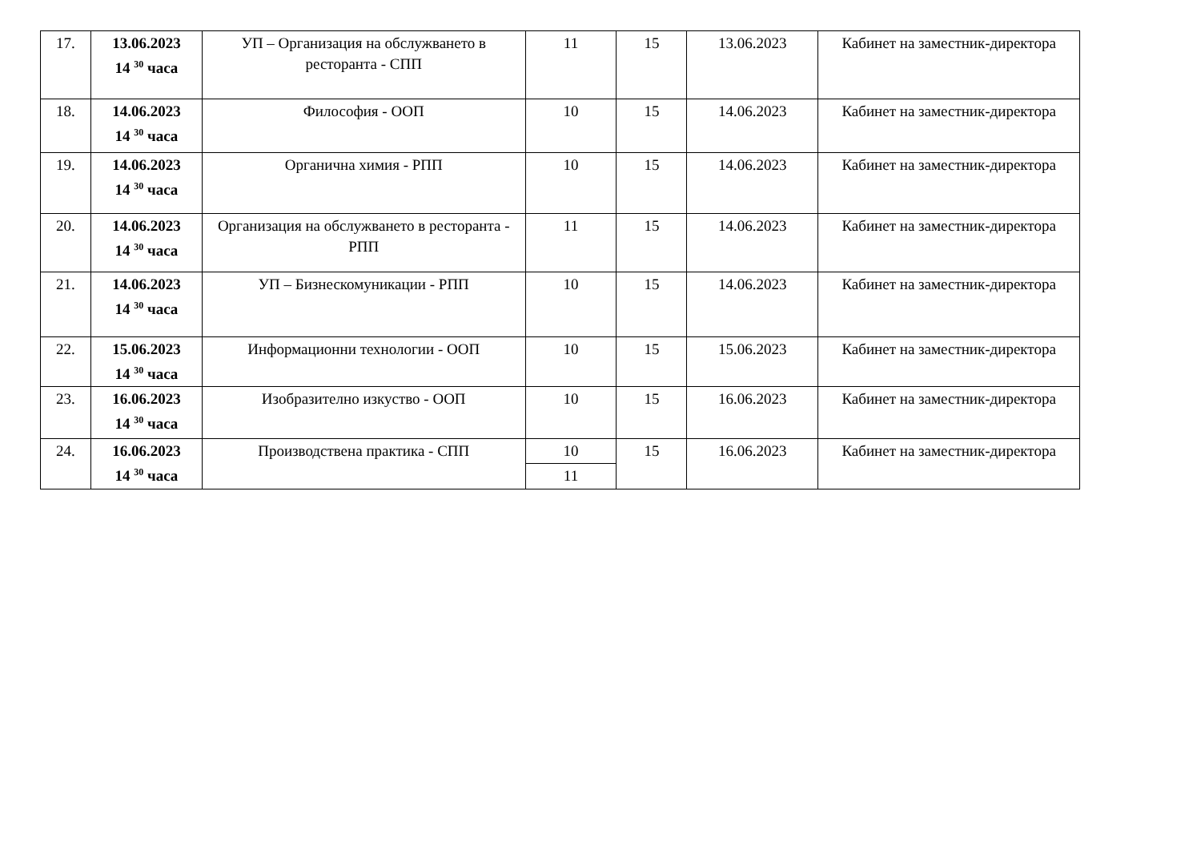| 17. | 13.06.2023 14 <sup>30</sup> часа | УП – Организация на обслужването в ресторанта - СПП | 11 | 15 | 13.06.2023 | Кабинет на заместник-директора |
| 18. | 14.06.2023 14 <sup>30</sup> часа | Философия - ООП | 10 | 15 | 14.06.2023 | Кабинет на заместник-директора |
| 19. | 14.06.2023 14 <sup>30</sup> часа | Органична химия - РПП | 10 | 15 | 14.06.2023 | Кабинет на заместник-директора |
| 20. | 14.06.2023 14 <sup>30</sup> часа | Организация на обслужването в ресторанта - РПП | 11 | 15 | 14.06.2023 | Кабинет на заместник-директора |
| 21. | 14.06.2023 14 <sup>30</sup> часа | УП – Бизнескомуникации - РПП | 10 | 15 | 14.06.2023 | Кабинет на заместник-директора |
| 22. | 15.06.2023 14 <sup>30</sup> часа | Информационни технологии - ООП | 10 | 15 | 15.06.2023 | Кабинет на заместник-директора |
| 23. | 16.06.2023 14 <sup>30</sup> часа | Изобразително изкуство - ООП | 10 | 15 | 16.06.2023 | Кабинет на заместник-директора |
| 24. | 16.06.2023 14 <sup>30</sup> часа | Производствена практика - СПП | 10 | 15 | 16.06.2023 | Кабинет на заместник-директора |
| | | | 11 | | | |